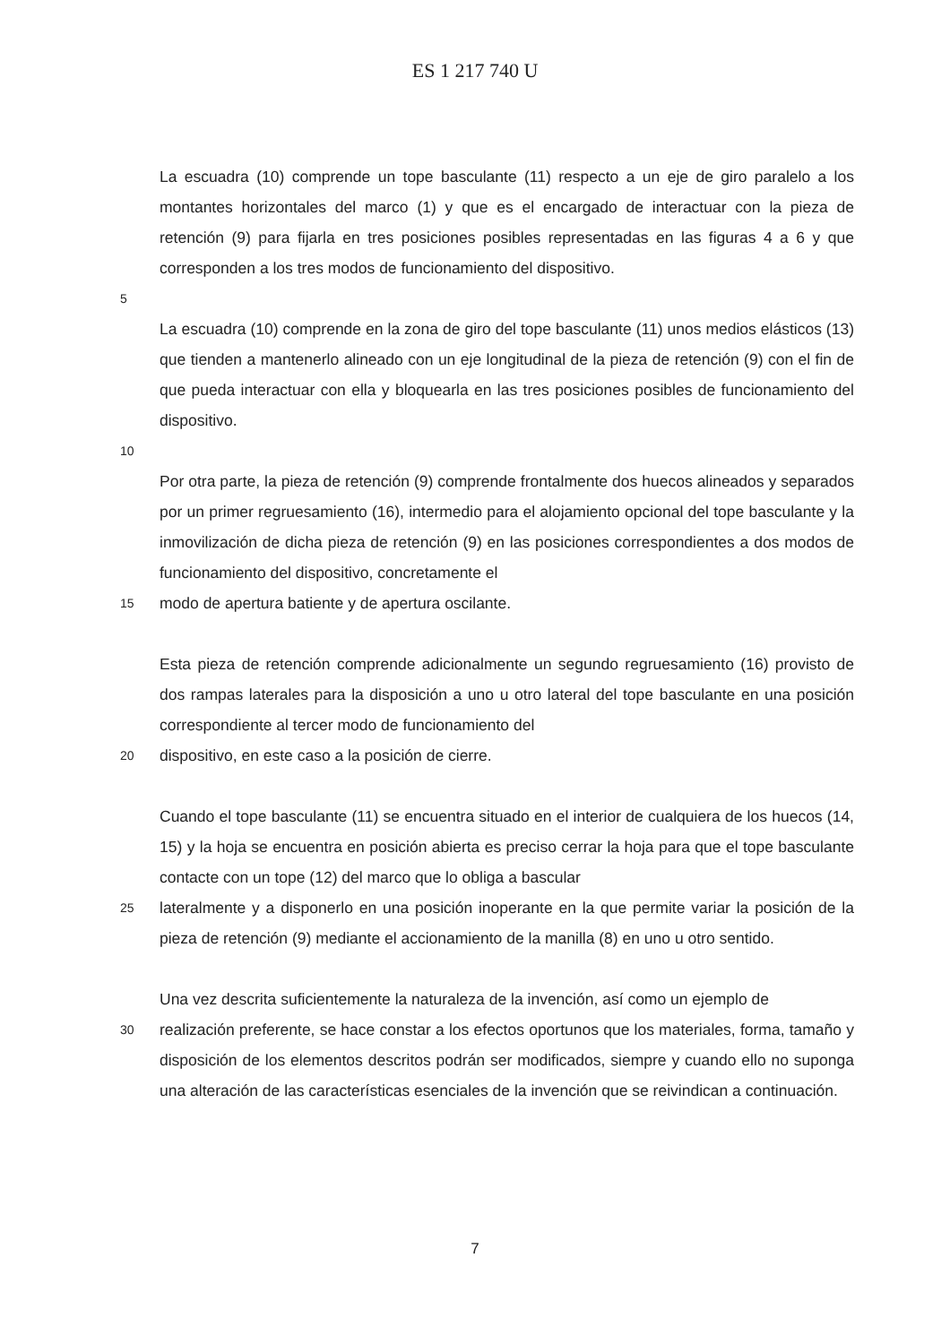ES 1 217 740 U
La escuadra (10) comprende un tope basculante (11) respecto a un eje de giro paralelo a los montantes horizontales del marco (1) y que es el encargado de interactuar con la pieza de retención (9) para fijarla en tres posiciones posibles representadas en las figuras 4 a 6 y que corresponden a los tres modos de funcionamiento del dispositivo.
5
La escuadra (10) comprende en la zona de giro del tope basculante (11) unos medios elásticos (13) que tienden a mantenerlo alineado con un eje longitudinal de la pieza de retención (9) con el fin de que pueda interactuar con ella y bloquearla en las tres posiciones posibles de funcionamiento del dispositivo.
10
Por otra parte, la pieza de retención (9) comprende frontalmente dos huecos alineados y separados por un primer regruesamiento (16), intermedio para el alojamiento opcional del tope basculante y la inmovilización de dicha pieza de retención (9) en las posiciones correspondientes a dos modos de funcionamiento del dispositivo, concretamente el
15
modo de apertura batiente y de apertura oscilante.
Esta pieza de retención comprende adicionalmente un segundo regruesamiento (16) provisto de dos rampas laterales para la disposición a uno u otro lateral del tope basculante en una posición correspondiente al tercer modo de funcionamiento del
20
dispositivo, en este caso a la posición de cierre.
Cuando el tope basculante (11) se encuentra situado en el interior de cualquiera de los huecos (14, 15) y la hoja se encuentra en posición abierta es preciso cerrar la hoja para que el tope basculante contacte con un tope (12) del marco que lo obliga a bascular
25
lateralmente y a disponerlo en una posición inoperante en la que permite variar la posición de la pieza de retención (9) mediante el accionamiento de la manilla (8) en uno u otro sentido.
Una vez descrita suficientemente la naturaleza de la invención, así como un ejemplo de
30
realización preferente, se hace constar a los efectos oportunos que los materiales, forma, tamaño y disposición de los elementos descritos podrán ser modificados, siempre y cuando ello no suponga una alteración de las características esenciales de la invención que se reivindican a continuación.
7